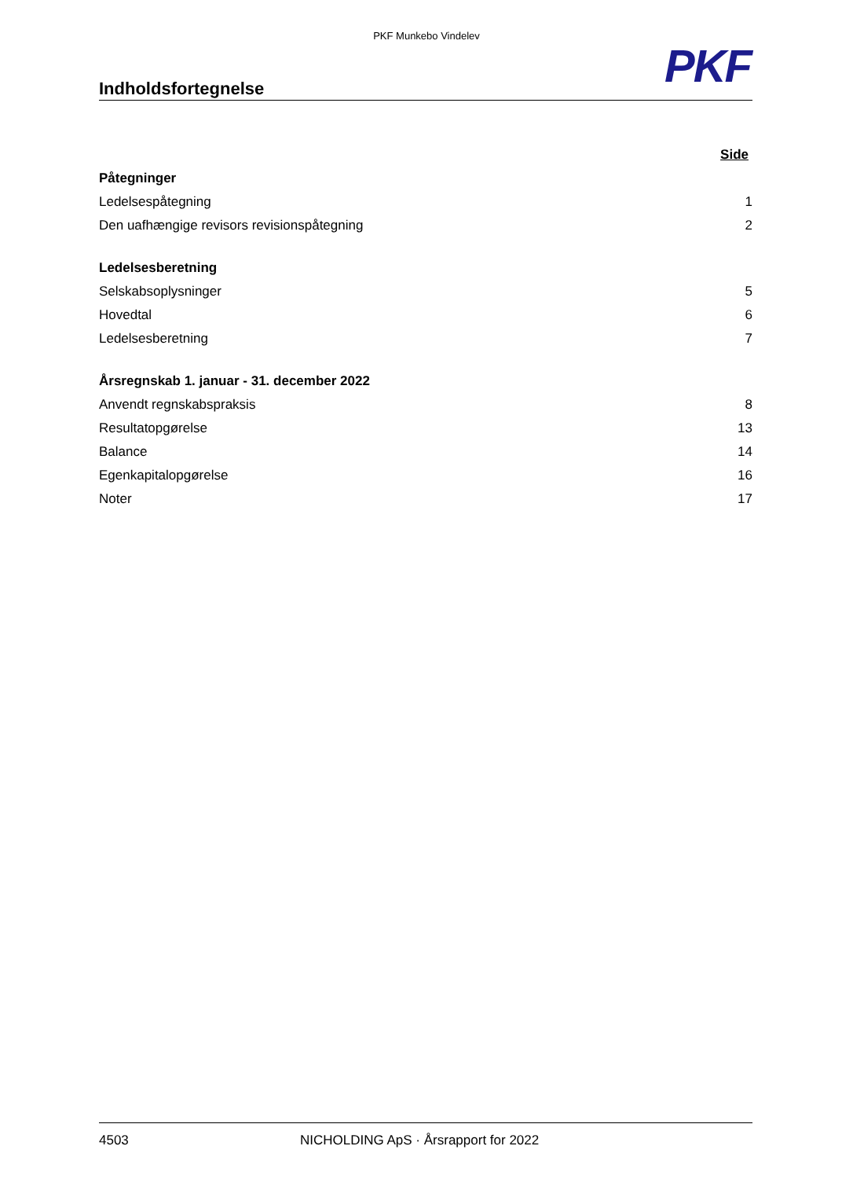PKF Munkebo Vindelev
PKF
Indholdsfortegnelse
| | Side |
| Påtegninger | |
| Ledelsespåtegning | 1 |
| Den uafhængige revisors revisionspåtegning | 2 |
| Ledelsesberetning | |
| Selskabsoplysninger | 5 |
| Hovedtal | 6 |
| Ledelsesberetning | 7 |
| Årsregnskab 1. januar - 31. december 2022 | |
| Anvendt regnskabspraksis | 8 |
| Resultatopgørelse | 13 |
| Balance | 14 |
| Egenkapitalopgørelse | 16 |
| Noter | 17 |
4503 NICHOLDING ApS · Årsrapport for 2022